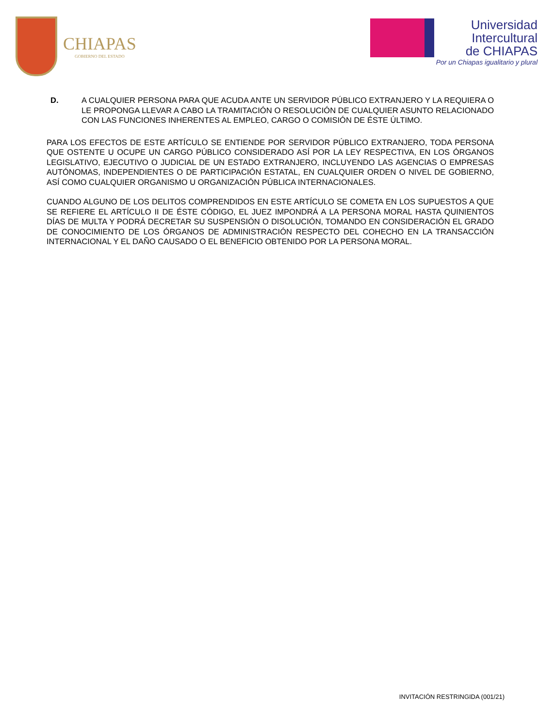CHIAPAS
GOBIERNO DEL ESTADO
Universidad
Intercultural
de CHIAPAS
Por un Chiapas igualitario y plural
D. A CUALQUIER PERSONA PARA QUE ACUDA ANTE UN SERVIDOR PÚBLICO EXTRANJERO Y LA REQUIERA O LE PROPONGA LLEVAR A CABO LA TRAMITACIÓN O RESOLUCIÓN DE CUALQUIER ASUNTO RELACIONADO CON LAS FUNCIONES INHERENTES AL EMPLEO, CARGO O COMISIÓN DE ÉSTE ÚLTIMO.
PARA LOS EFECTOS DE ESTE ARTÍCULO SE ENTIENDE POR SERVIDOR PÚBLICO EXTRANJERO, TODA PERSONA QUE OSTENTE U OCUPE UN CARGO PÚBLICO CONSIDERADO ASÍ POR LA LEY RESPECTIVA, EN LOS ÓRGANOS LEGISLATIVO, EJECUTIVO O JUDICIAL DE UN ESTADO EXTRANJERO, INCLUYENDO LAS AGENCIAS O EMPRESAS AUTÓNOMAS, INDEPENDIENTES O DE PARTICIPACIÓN ESTATAL, EN CUALQUIER ORDEN O NIVEL DE GOBIERNO, ASÍ COMO CUALQUIER ORGANISMO U ORGANIZACIÓN PÚBLICA INTERNACIONALES.
CUANDO ALGUNO DE LOS DELITOS COMPRENDIDOS EN ESTE ARTÍCULO SE COMETA EN LOS SUPUESTOS A QUE SE REFIERE EL ARTÍCULO II DE ÉSTE CÓDIGO, EL JUEZ IMPONDRÁ A LA PERSONA MORAL HASTA QUINIENTOS DÍAS DE MULTA Y PODRÁ DECRETAR SU SUSPENSIÓN O DISOLUCIÓN, TOMANDO EN CONSIDERACIÓN EL GRADO DE CONOCIMIENTO DE LOS ÓRGANOS DE ADMINISTRACIÓN RESPECTO DEL COHECHO EN LA TRANSACCIÓN INTERNACIONAL Y EL DAÑO CAUSADO O EL BENEFICIO OBTENIDO POR LA PERSONA MORAL.
INVITACIÓN RESTRINGIDA (001/21)